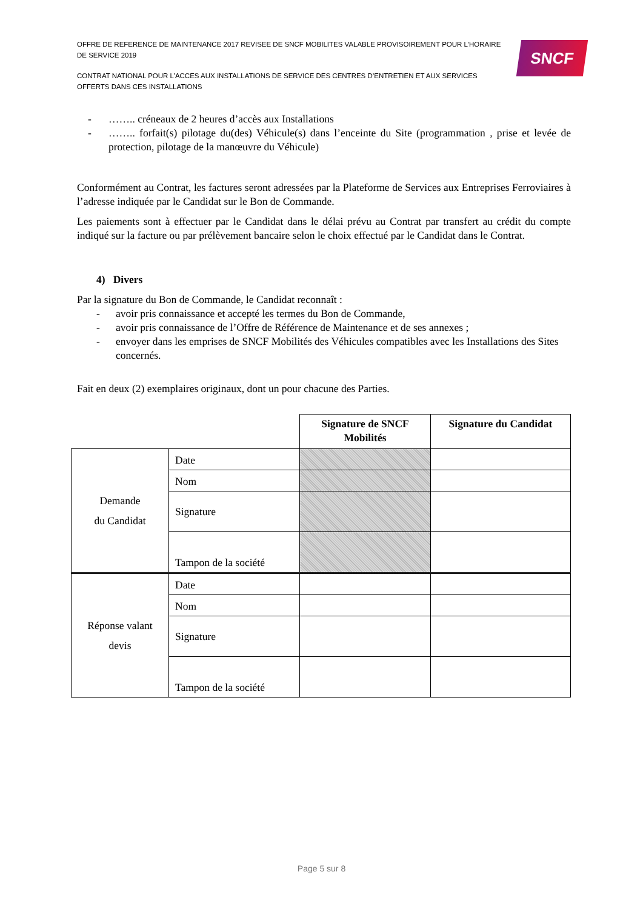OFFRE DE REFERENCE DE MAINTENANCE 2017 REVISEE DE SNCF MOBILITES VALABLE PROVISOIREMENT POUR L’HORAIRE DE SERVICE 2019
CONTRAT NATIONAL POUR L’ACCES AUX INSTALLATIONS DE SERVICE DES CENTRES D’ENTRETIEN ET AUX SERVICES OFFERTS DANS CES INSTALLATIONS
SNCF
- …….. créneaux de 2 heures d’accès aux Installations
- …….. forfait(s) pilotage du(des) Véhicule(s) dans l’enceinte du Site (programmation , prise et levée de protection, pilotage de la manœuvre du Véhicule)
Conformément au Contrat, les factures seront adressées par la Plateforme de Services aux Entreprises Ferroviaires à l’adresse indiquée par le Candidat sur le Bon de Commande.
Les paiements sont à effectuer par le Candidat dans le délai prévu au Contrat par transfert au crédit du compte indiqué sur la facture ou par prélèvement bancaire selon le choix effectué par le Candidat dans le Contrat.
4) Divers
Par la signature du Bon de Commande, le Candidat reconnaît :
- avoir pris connaissance et accepté les termes du Bon de Commande,
- avoir pris connaissance de l’Offre de Référence de Maintenance et de ses annexes ;
- envoyer dans les emprises de SNCF Mobilités des Véhicules compatibles avec les Installations des Sites concernés.
Fait en deux (2) exemplaires originaux, dont un pour chacune des Parties.
| | | Signature de SNCF Mobilités | Signature du Candidat |
| Demande du Candidat | Date | | |
| | Nom | | |
| | Signature | | |
| | Tampon de la société | | |
| Réponse valant devis | Date | | |
| | Nom | | |
| | Signature | | |
| | Tampon de la société | | |
Page 5 sur 8